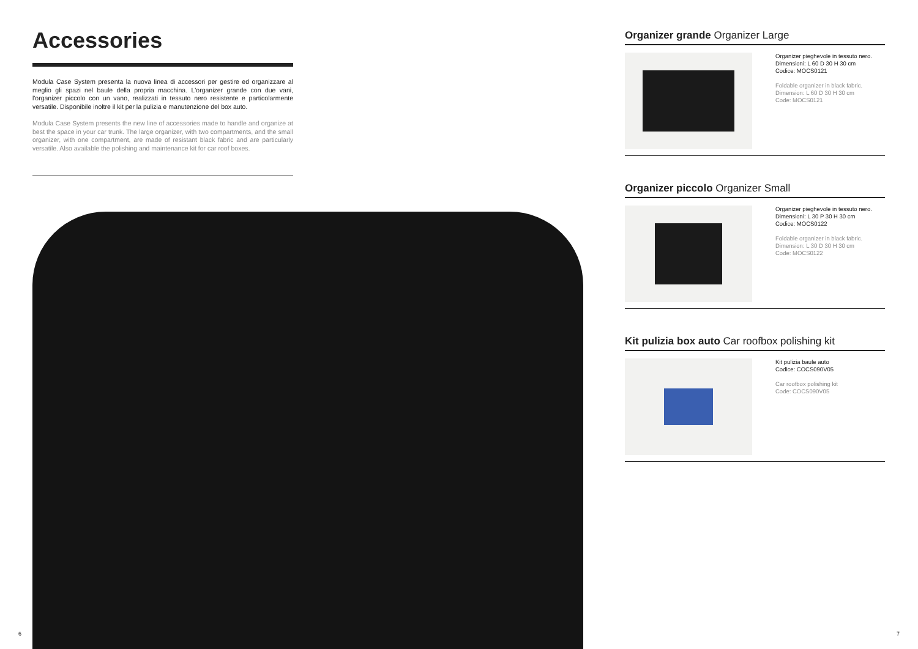Accessories
Modula Case System presenta la nuova linea di accessori per gestire ed organizzare al meglio gli spazi nel baule della propria macchina. L'organizer grande con due vani, l'organizer piccolo con un vano, realizzati in tessuto nero resistente e particolarmente versatile. Disponibile inoltre il kit per la pulizia e manutenzione del box auto.
Modula Case System presents the new line of accessories made to handle and organize at best the space in your car trunk. The large organizer, with two compartments, and the small organizer, with one compartment, are made of resistant black fabric and are particularly versatile. Also available the polishing and maintenance kit for car roof boxes.
Organizer grande Organizer Large
Organizer pieghevole in tessuto nero.
Dimensioni: L 60 D 30 H 30 cm
Codice: MOCS0121
Foldable organizer in black fabric.
Dimension: L 60 D 30 H 30 cm
Code: MOCS0121
Organizer piccolo Organizer Small
Organizer pieghevole in tessuto nero.
Dimensioni: L 30 P 30 H 30 cm
Codice: MOCS0122
Foldable organizer in black fabric.
Dimension: L 30 D 30 H 30 cm
Code: MOCS0122
Kit pulizia box auto Car roofbox polishing kit
Kit pulizia baule auto
Codice: COCS090V05
Car roofbox polishing kit
Code: COCS090V05
6 7